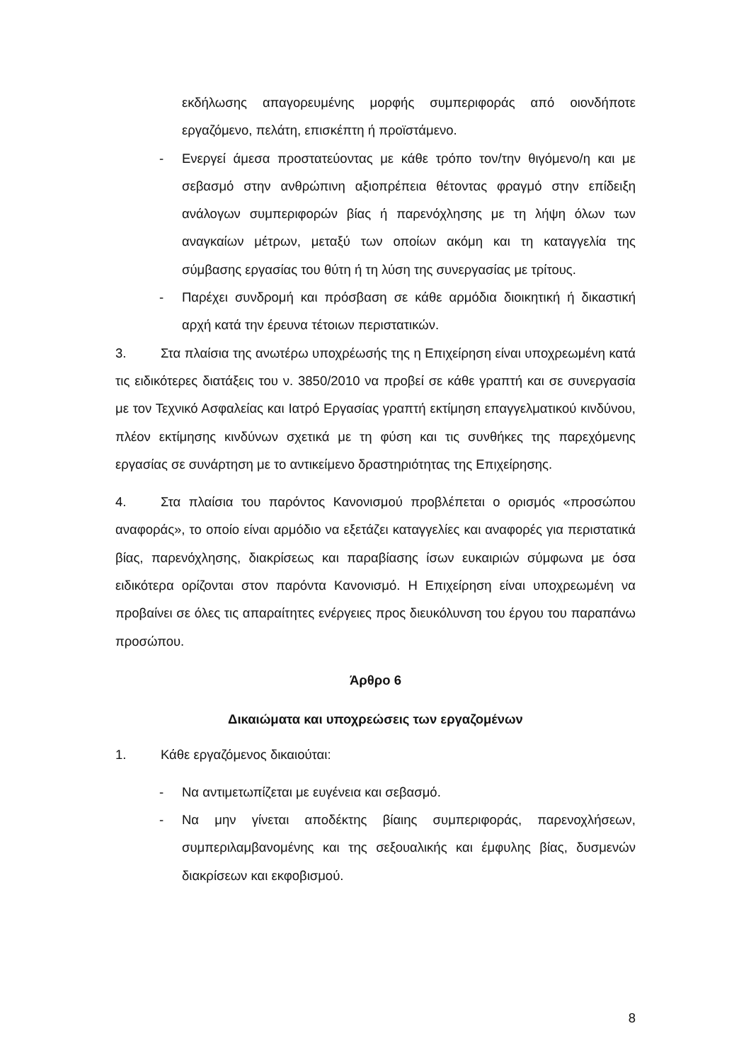εκδήλωσης απαγορευμένης μορφής συμπεριφοράς από οιονδήποτε εργαζόμενο, πελάτη, επισκέπτη ή προϊστάμενο.
- Ενεργεί άμεσα προστατεύοντας με κάθε τρόπο τον/την θιγόμενο/η και με σεβασμό στην ανθρώπινη αξιοπρέπεια θέτοντας φραγμό στην επίδειξη ανάλογων συμπεριφορών βίας ή παρενόχλησης με τη λήψη όλων των αναγκαίων μέτρων, μεταξύ των οποίων ακόμη και τη καταγγελία της σύμβασης εργασίας του θύτη ή τη λύση της συνεργασίας με τρίτους.
- Παρέχει συνδρομή και πρόσβαση σε κάθε αρμόδια διοικητική ή δικαστική αρχή κατά την έρευνα τέτοιων περιστατικών.
3. Στα πλαίσια της ανωτέρω υποχρέωσής της η Επιχείρηση είναι υποχρεωμένη κατά τις ειδικότερες διατάξεις του ν. 3850/2010 να προβεί σε κάθε γραπτή και σε συνεργασία με τον Τεχνικό Ασφαλείας και Ιατρό Εργασίας γραπτή εκτίμηση επαγγελματικού κινδύνου, πλέον εκτίμησης κινδύνων σχετικά με τη φύση και τις συνθήκες της παρεχόμενης εργασίας σε συνάρτηση με το αντικείμενο δραστηριότητας της Επιχείρησης.
4. Στα πλαίσια του παρόντος Κανονισμού προβλέπεται ο ορισμός «προσώπου αναφοράς», το οποίο είναι αρμόδιο να εξετάζει καταγγελίες και αναφορές για περιστατικά βίας, παρενόχλησης, διακρίσεως και παραβίασης ίσων ευκαιριών σύμφωνα με όσα ειδικότερα ορίζονται στον παρόντα Κανονισμό. Η Επιχείρηση είναι υποχρεωμένη να προβαίνει σε όλες τις απαραίτητες ενέργειες προς διευκόλυνση του έργου του παραπάνω προσώπου.
Άρθρο 6
Δικαιώματα και υποχρεώσεις των εργαζομένων
1. Κάθε εργαζόμενος δικαιούται:
- Να αντιμετωπίζεται με ευγένεια και σεβασμό.
- Να μην γίνεται αποδέκτης βίαιης συμπεριφοράς, παρενοχλήσεων, συμπεριλαμβανομένης και της σεξουαλικής και έμφυλης βίας, δυσμενών διακρίσεων και εκφοβισμού.
8